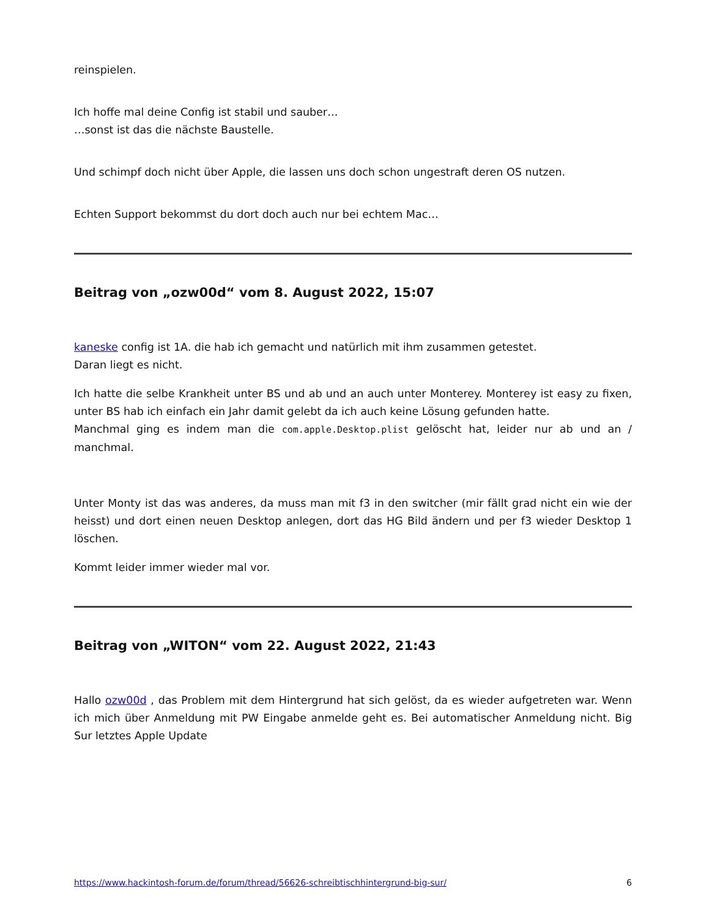reinspielen.
Ich hoffe mal deine Config ist stabil und sauber…
…sonst ist das die nächste Baustelle.
Und schimpf doch nicht über Apple, die lassen uns doch schon ungestraft deren OS nutzen.
Echten Support bekommst du dort doch auch nur bei echtem Mac…
Beitrag von „ozw00d“ vom 8. August 2022, 15:07
kaneske config ist 1A. die hab ich gemacht und natürlich mit ihm zusammen getestet.
Daran liegt es nicht.
Ich hatte die selbe Krankheit unter BS und ab und an auch unter Monterey. Monterey ist easy zu fixen, unter BS hab ich einfach ein Jahr damit gelebt da ich auch keine Lösung gefunden hatte.
Manchmal ging es indem man die com.apple.Desktop.plist gelöscht hat, leider nur ab und an / manchmal.
Unter Monty ist das was anderes, da muss man mit f3 in den switcher (mir fällt grad nicht ein wie der heisst) und dort einen neuen Desktop anlegen, dort das HG Bild ändern und per f3 wieder Desktop 1 löschen.
Kommt leider immer wieder mal vor.
Beitrag von „WITON“ vom 22. August 2022, 21:43
Hallo ozw00d , das Problem mit dem Hintergrund hat sich gelöst, da es wieder aufgetreten war. Wenn ich mich über Anmeldung mit PW Eingabe anmelde geht es. Bei automatischer Anmeldung nicht. Big Sur letztes Apple Update
https://www.hackintosh-forum.de/forum/thread/56626-schreibtischhintergrund-big-sur/ 6